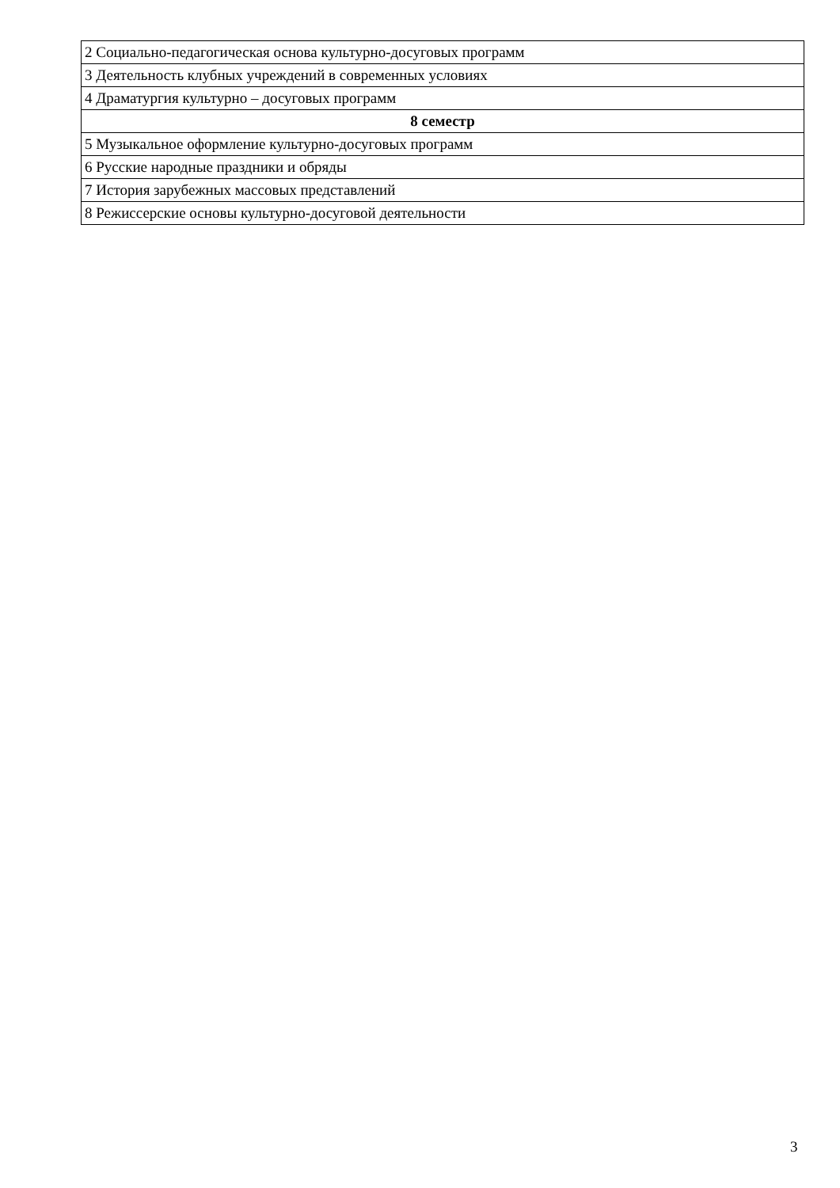| 2 Социально-педагогическая основа культурно-досуговых программ |
| 3 Деятельность клубных учреждений в современных условиях |
| 4 Драматургия культурно – досуговых программ |
| 8 семестр |
| 5 Музыкальное оформление культурно-досуговых программ |
| 6 Русские народные праздники и обряды |
| 7 История зарубежных массовых представлений |
| 8 Режиссерские основы культурно-досуговой деятельности |
3